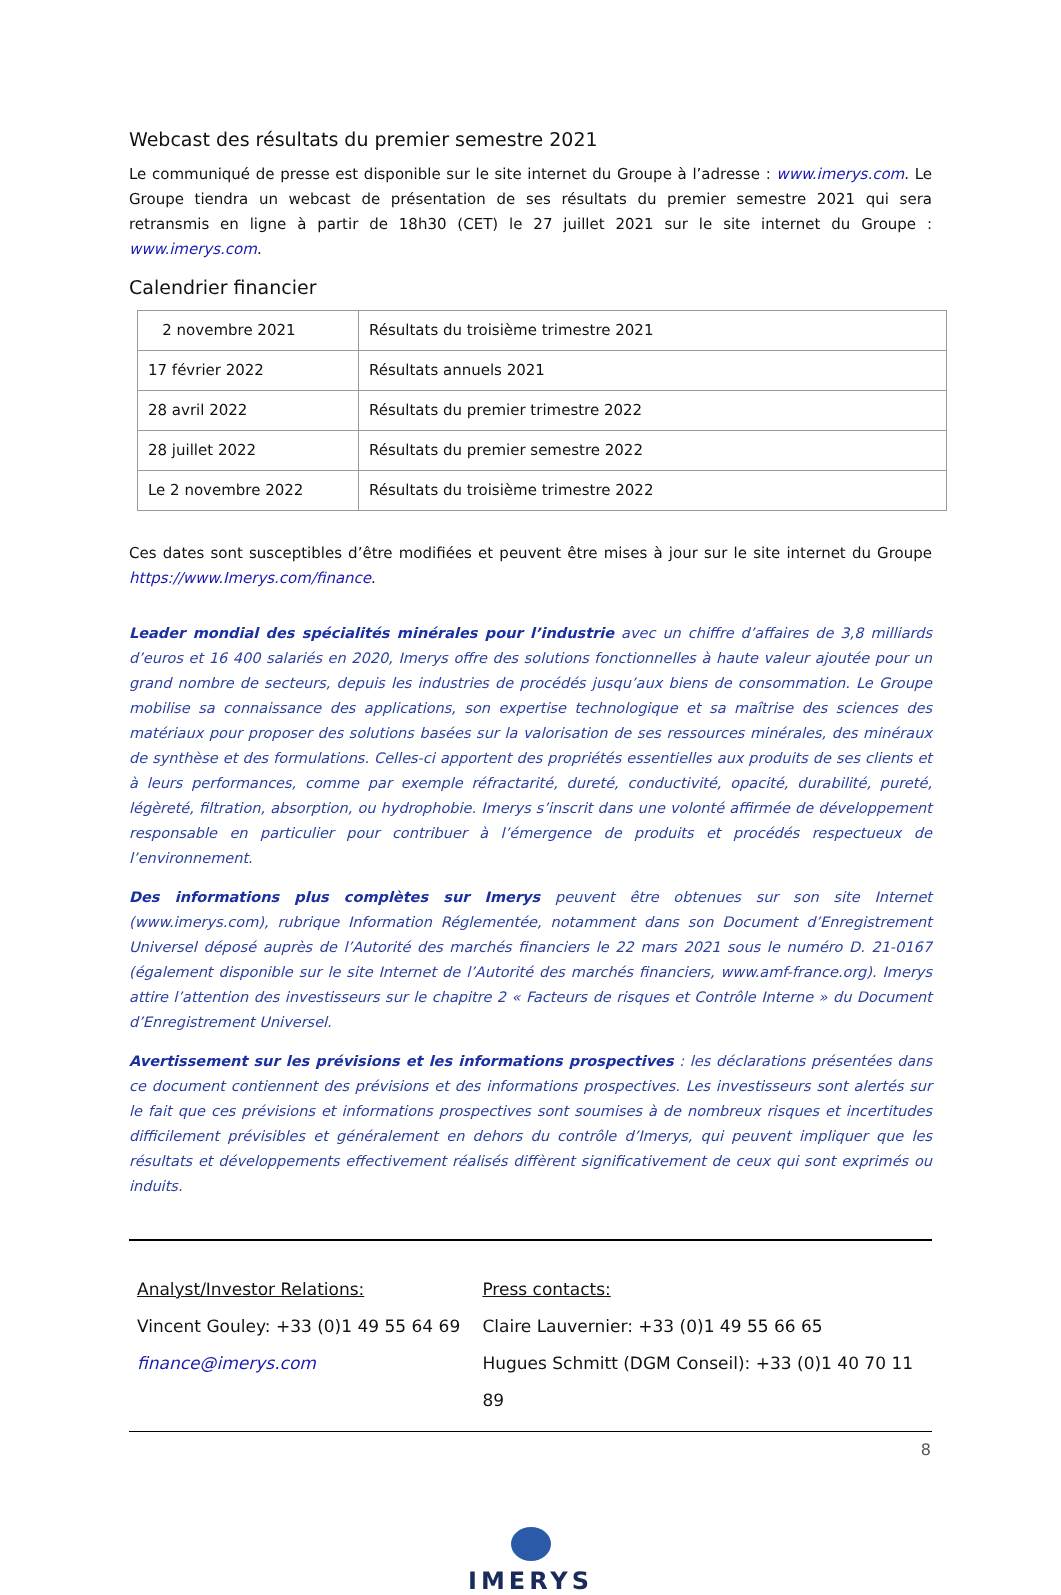Webcast des résultats du premier semestre 2021
Le communiqué de presse est disponible sur le site internet du Groupe à l’adresse : www.imerys.com. Le Groupe tiendra un webcast de présentation de ses résultats du premier semestre 2021 qui sera retransmis en ligne à partir de 18h30 (CET) le 27 juillet 2021 sur le site internet du Groupe : www.imerys.com.
Calendrier financier
| 2 novembre 2021 | Résultats du troisième trimestre 2021 |
| 17 février 2022 | Résultats annuels 2021 |
| 28 avril 2022 | Résultats du premier trimestre 2022 |
| 28 juillet 2022 | Résultats du premier semestre 2022 |
| Le 2 novembre 2022 | Résultats du troisième trimestre 2022 |
Ces dates sont susceptibles d’être modifiées et peuvent être mises à jour sur le site internet du Groupe https://www.Imerys.com/finance.
Leader mondial des spécialités minérales pour l’industrie avec un chiffre d’affaires de 3,8 milliards d’euros et 16 400 salariés en 2020, Imerys offre des solutions fonctionnelles à haute valeur ajoutée pour un grand nombre de secteurs, depuis les industries de procédés jusqu’aux biens de consommation. Le Groupe mobilise sa connaissance des applications, son expertise technologique et sa maîtrise des sciences des matériaux pour proposer des solutions basées sur la valorisation de ses ressources minérales, des minéraux de synthèse et des formulations. Celles-ci apportent des propriétés essentielles aux produits de ses clients et à leurs performances, comme par exemple réfractarité, dureté, conductivité, opacité, durabilité, pureté, légèreté, filtration, absorption, ou hydrophobie. Imerys s’inscrit dans une volonté affirmée de développement responsable en particulier pour contribuer à l’émergence de produits et procédés respectueux de l’environnement.
Des informations plus complètes sur Imerys peuvent être obtenues sur son site Internet (www.imerys.com), rubrique Information Réglementée, notamment dans son Document d’Enregistrement Universel déposé auprès de l’Autorité des marchés financiers le 22 mars 2021 sous le numéro D. 21-0167 (également disponible sur le site Internet de l’Autorité des marchés financiers, www.amf-france.org). Imerys attire l’attention des investisseurs sur le chapitre 2 « Facteurs de risques et Contrôle Interne » du Document d’Enregistrement Universel.
Avertissement sur les prévisions et les informations prospectives : les déclarations présentées dans ce document contiennent des prévisions et des informations prospectives. Les investisseurs sont alertés sur le fait que ces prévisions et informations prospectives sont soumises à de nombreux risques et incertitudes difficilement prévisibles et généralement en dehors du contrôle d’Imerys, qui peuvent impliquer que les résultats et développements effectivement réalisés diffèrent significativement de ceux qui sont exprimés ou induits.
Analyst/Investor Relations:
Vincent Gouley: +33 (0)1 49 55 64 69
finance@imerys.com
Press contacts:
Claire Lauvernier: +33 (0)1 49 55 66 65
Hugues Schmitt (DGM Conseil): +33 (0)1 40 70 11 89
IMERYS
8